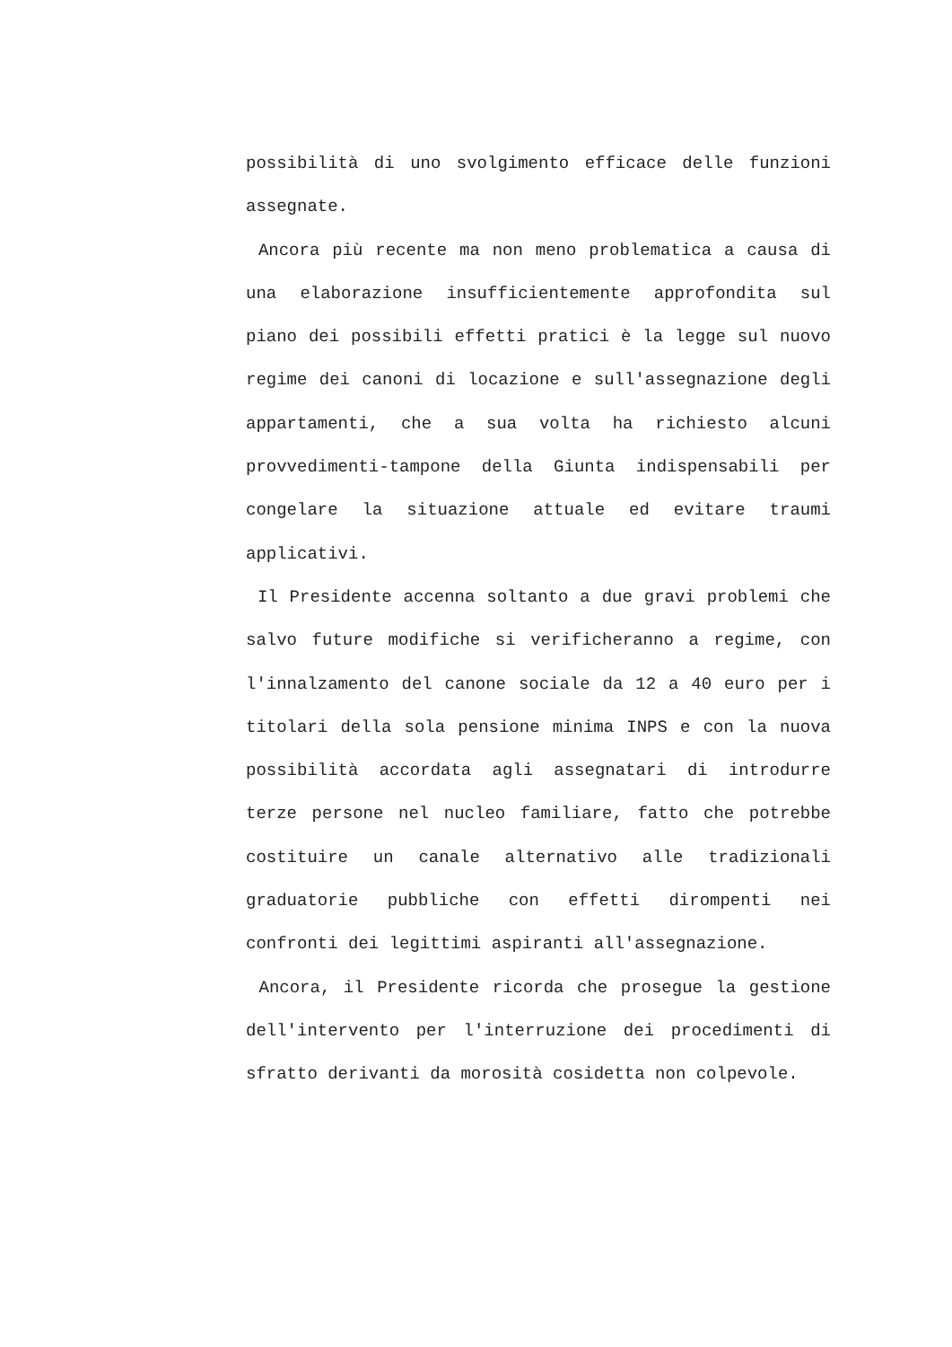possibilità di uno svolgimento efficace delle funzioni assegnate.
Ancora più recente ma non meno problematica a causa di una elaborazione insufficientemente approfondita sul piano dei possibili effetti pratici è la legge sul nuovo regime dei canoni di locazione e sull'assegnazione degli appartamenti, che a sua volta ha richiesto alcuni provvedimenti-tampone della Giunta indispensabili per congelare la situazione attuale ed evitare traumi applicativi.
Il Presidente accenna soltanto a due gravi problemi che salvo future modifiche si verificheranno a regime, con l'innalzamento del canone sociale da 12 a 40 euro per i titolari della sola pensione minima INPS e con la nuova possibilità accordata agli assegnatari di introdurre terze persone nel nucleo familiare, fatto che potrebbe costituire un canale alternativo alle tradizionali graduatorie pubbliche con effetti dirompenti nei confronti dei legittimi aspiranti all'assegnazione.
Ancora, il Presidente ricorda che prosegue la gestione dell'intervento per l'interruzione dei procedimenti di sfratto derivanti da morosità cosidetta non colpevole.